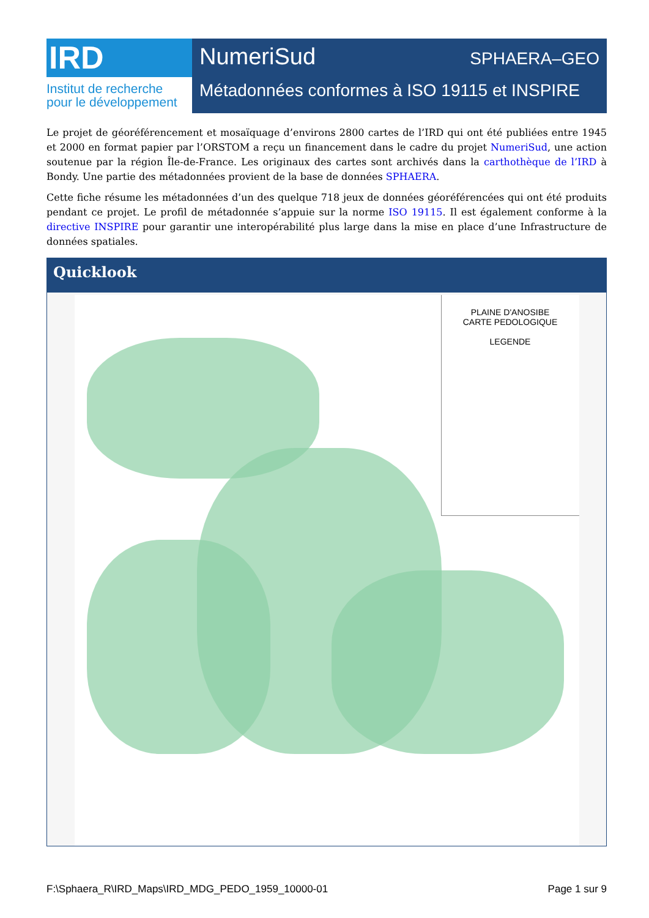IRD
Institut de recherche
pour le développement
NumeriSud SPHAERA–GEO
Métadonnées conformes à ISO 19115 et INSPIRE
Le projet de géoréférencement et mosaïquage d’environs 2800 cartes de l’IRD qui ont été publiées entre 1945 et 2000 en format papier par l’ORSTOM a reçu un financement dans le cadre du projet NumeriSud, une action soutenue par la région Île-de-France. Les originaux des cartes sont archivés dans la carthothèque de l’IRD à Bondy. Une partie des métadonnées provient de la base de données SPHAERA.
Cette fiche résume les métadonnées d’un des quelque 718 jeux de données géoréférencées qui ont été produits pendant ce projet. Le profil de métadonnée s’appuie sur la norme ISO 19115. Il est également conforme à la directive INSPIRE pour garantir une interopérabilité plus large dans la mise en place d’une Infrastructure de données spatiales.
Quicklook
PLAINE D'ANOSIBE
CARTE PEDOLOGIQUE
LEGENDE
F:\Sphaera_R\IRD_Maps\IRD_MDG_PEDO_1959_10000-01 Page 1 sur 9